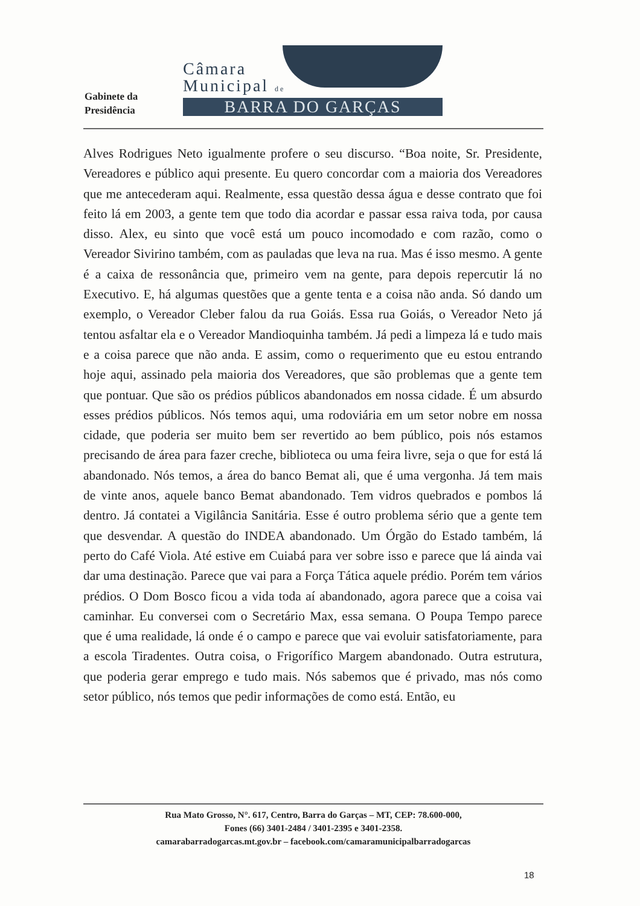Gabinete da
Presidência
Câmara
Municipal de
BARRA DO GARÇAS
Alves Rodrigues Neto igualmente profere o seu discurso. “Boa noite, Sr. Presidente, Vereadores e público aqui presente. Eu quero concordar com a maioria dos Vereadores que me antecederam aqui. Realmente, essa questão dessa água e desse contrato que foi feito lá em 2003, a gente tem que todo dia acordar e passar essa raiva toda, por causa disso. Alex, eu sinto que você está um pouco incomodado e com razão, como o Vereador Sivirino também, com as pauladas que leva na rua. Mas é isso mesmo. A gente é a caixa de ressonância que, primeiro vem na gente, para depois repercutir lá no Executivo. E, há algumas questões que a gente tenta e a coisa não anda. Só dando um exemplo, o Vereador Cleber falou da rua Goiás. Essa rua Goiás, o Vereador Neto já tentou asfaltar ela e o Vereador Mandioquinha também. Já pedi a limpeza lá e tudo mais e a coisa parece que não anda. E assim, como o requerimento que eu estou entrando hoje aqui, assinado pela maioria dos Vereadores, que são problemas que a gente tem que pontuar. Que são os prédios públicos abandonados em nossa cidade. É um absurdo esses prédios públicos. Nós temos aqui, uma rodoviária em um setor nobre em nossa cidade, que poderia ser muito bem ser revertido ao bem público, pois nós estamos precisando de área para fazer creche, biblioteca ou uma feira livre, seja o que for está lá abandonado. Nós temos, a área do banco Bemat ali, que é uma vergonha. Já tem mais de vinte anos, aquele banco Bemat abandonado. Tem vidros quebrados e pombos lá dentro. Já contatei a Vigilância Sanitária. Esse é outro problema sério que a gente tem que desvendar. A questão do INDEA abandonado. Um Órgão do Estado também, lá perto do Café Viola. Até estive em Cuiabá para ver sobre isso e parece que lá ainda vai dar uma destinação. Parece que vai para a Força Tática aquele prédio. Porém tem vários prédios. O Dom Bosco ficou a vida toda aí abandonado, agora parece que a coisa vai caminhar. Eu conversei com o Secretário Max, essa semana. O Poupa Tempo parece que é uma realidade, lá onde é o campo e parece que vai evoluir satisfatoriamente, para a escola Tiradentes. Outra coisa, o Frigorífico Margem abandonado. Outra estrutura, que poderia gerar emprego e tudo mais. Nós sabemos que é privado, mas nós como setor público, nós temos que pedir informações de como está. Então, eu
Rua Mato Grosso, N°. 617, Centro, Barra do Garças – MT, CEP: 78.600-000,
Fones (66) 3401-2484 / 3401-2395 e 3401-2358.
camarabarradogarcas.mt.gov.br – facebook.com/camaramunicipalbarradogarcas
18